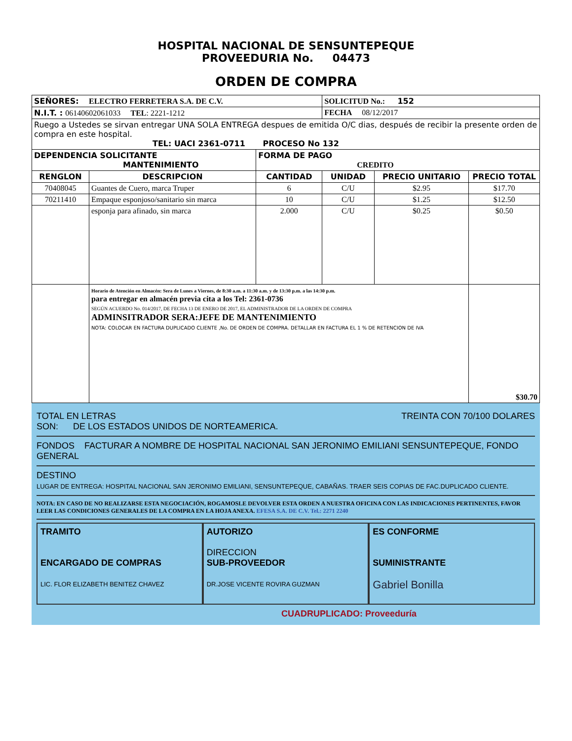HOSPITAL NACIONAL DE SENSUNTEPEQUE
PROVEEDURIA No. 04473
ORDEN DE COMPRA
| SEÑORES: ELECTRO FERRETERA S.A. DE C.V. | | | SOLICITUD No.: 152 | | |
| N.I.T. : 06140602061033 TEL : 2221-1212 | | | FECHA 08/12/2017 | | |
| Ruego a Ustedes se sirvan entregar UNA SOLA ENTREGA despues de emitida O/C dias, después de recibir la presente orden de compra en este hospital. TEL: UACI 2361-0711 PROCESO No 132 | | | | | |
| DEPENDENCIA SOLICITANTE MANTENIMIENTO | | FORMA DE PAGO CREDITO | | | |
| RENGLON | DESCRIPCION | CANTIDAD | UNIDAD | PRECIO UNITARIO | PRECIO TOTAL |
| 70408045 | Guantes de Cuero, marca Truper | 6 | C/U | $2.95 | $17.70 |
| 70211410 | Empaque esponjoso/sanitario sin marca | 10 | C/U | $1.25 | $12.50 |
| | esponja para afinado, sin marca | 2.000 | C/U | $0.25 | $0.50 |
| | Horario de Atención en Almacén: Sera de Lunes a Viernes, de 8:30 a.m. a 11:30 a.m. y de 13:30 p.m. a las 14:30 p.m. para entregar en almacén previa cita a los Tel: 2361-0736 SEGÚN ACUERDO No. 014/2017, DE FECHA 13 DE ENERO DE 2017, EL ADMINISTRADOR DE LA ORDEN DE COMPRA ADMINSITRADOR SERA:JEFE DE MANTENIMIENTO NOTA: COLOCAR EN FACTURA DUPLICADO CLIENTE ,No. DE ORDEN DE COMPRA. DETALLAR EN FACTURA EL 1 % DE RETENCION DE IVA | | | | $30.70 |
TOTAL EN LETRAS TREINTA CON 70/100 DOLARES
SON: DE LOS ESTADOS UNIDOS DE NORTEAMERICA.
FONDOS FACTURAR A NOMBRE DE HOSPITAL NACIONAL SAN JERONIMO EMILIANI SENSUNTEPEQUE, FONDO GENERAL
DESTINO
LUGAR DE ENTREGA: HOSPITAL NACIONAL SAN JERONIMO EMILIANI, SENSUNTEPEQUE, CABAÑAS. TRAER SEIS COPIAS DE FAC.DUPLICADO CLIENTE.
NOTA: EN CASO DE NO REALIZARSE ESTA NEGOCIACIÓN, ROGAMOSLE DEVOLVER ESTA ORDEN A NUESTRA OFICINA CON LAS INDICACIONES PERTINENTES, FAVOR LEER LAS CONDICIONES GENERALES DE LA COMPRA EN LA HOJA ANEXA. EFESA S.A. DE C.V. Tel.: 2271 2240
TRAMITO
ENCARGADO DE COMPRAS
LIC. FLOR ELIZABETH BENITEZ CHAVEZ
AUTORIZO
DIRECCION
SUB-PROVEEDOR
DR.JOSE VICENTE ROVIRA GUZMAN
ES CONFORME
SUMINISTRANTE
Gabriel Bonilla
CUADRUPLICADO: Proveeduría